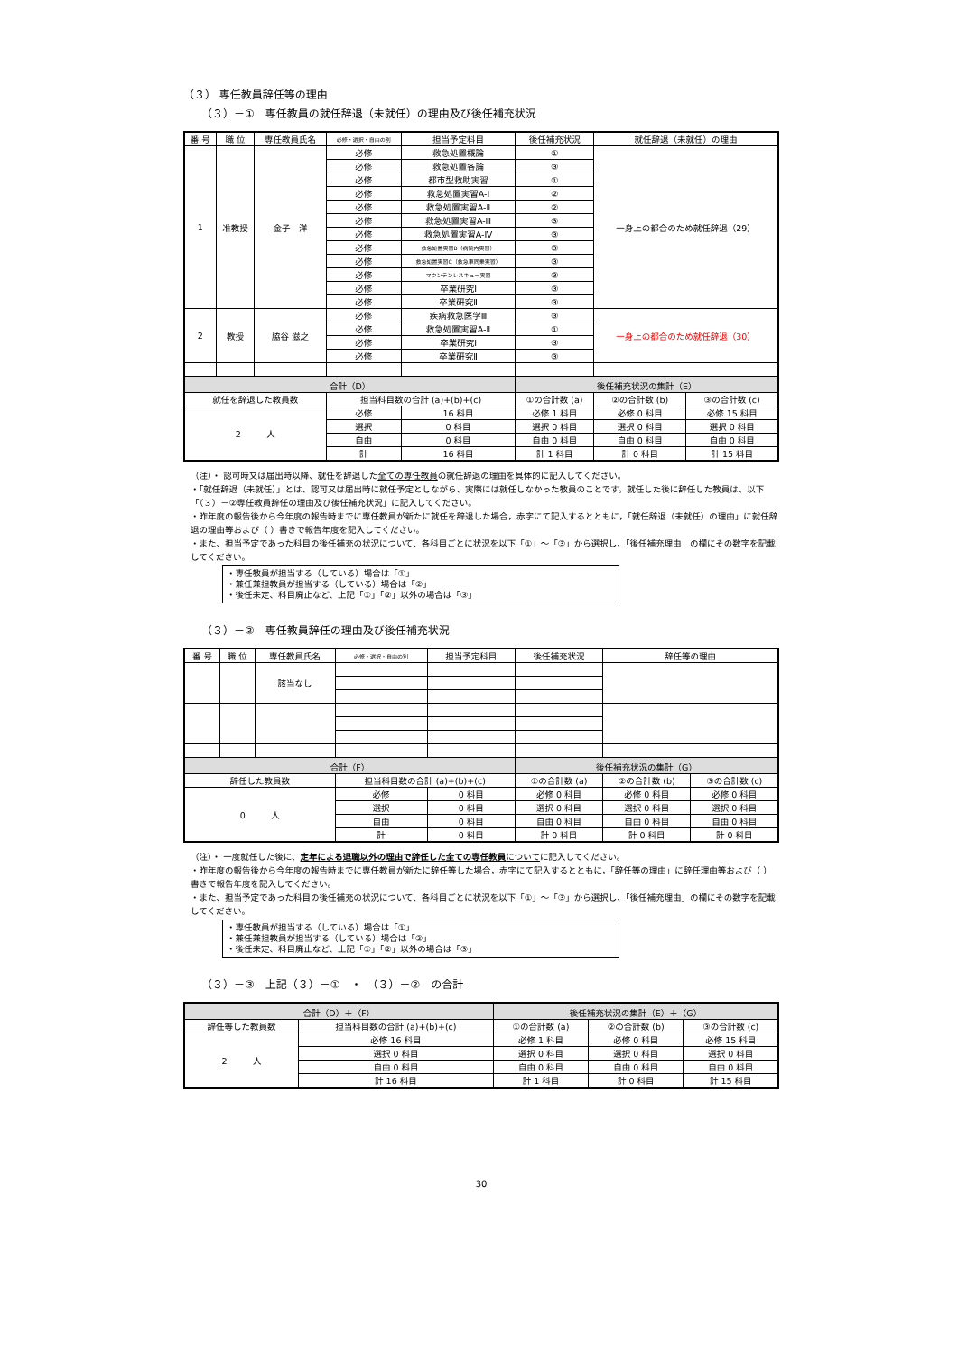（３） 専任教員辞任等の理由
（３）－①　専任教員の就任辞退（未就任）の理由及び後任補充状況
| 番 号 | 職 位 | 専任教員氏名 | 必修・選択・自由の別 | 担当予定科目 | 後任補充状況 | 就任辞退（未就任）の理由 | |
| --- | --- | --- | --- | --- | --- | --- | --- |
| 1 | 准教授 | 金子 洋 | 必修 | 救急処置概論 | ① | 一身上の都合のため就任辞退（29） | |
| | | | 必修 | 救急処置各論 | ③ | | |
| | | | 必修 | 都市型救助実習 | ① | | |
| | | | 必修 | 救急処置実習A-Ⅰ | ② | | |
| | | | 必修 | 救急処置実習A-Ⅱ | ② | | |
| | | | 必修 | 救急処置実習A-Ⅲ | ③ | | |
| | | | 必修 | 救急処置実習A-Ⅳ | ③ | | |
| | | | 必修 | 救急処置実習B（病院内実習） | ③ | | |
| | | | 必修 | 救急処置実習C（救急車同乗実習） | ③ | | |
| | | | 必修 | マウンテンレスキュー実習 | ③ | | |
| | | | 必修 | 卒業研究Ⅰ | ③ | | |
| | | | 必修 | 卒業研究Ⅱ | ③ | | |
| 2 | 教授 | 脇谷 滋之 | 必修 | 疾病救急医学Ⅲ | ③ | 一身上の都合のため就任辞退（30） | |
| | | | 必修 | 救急処置実習A-Ⅱ | ① | | |
| | | | 必修 | 卒業研究Ⅰ | ③ | | |
| | | | 必修 | 卒業研究Ⅱ | ③ | | |
| 合計（D） | | | | | 後任補充状況の集計（E） | | |
| 就任を辞退した教員数 | | | 担当科目数の合計 (a)+(b)+(c) | | ①の合計数 (a) | ②の合計数 (b) | ③の合計数 (c) |
| 2 人 | | | 必修 | 16 科目 | 必修 1 科目 | 必修 0 科目 | 必修 15 科目 |
| | | | 選択 | 0 科目 | 選択 0 科目 | 選択 0 科目 | 選択 0 科目 |
| | | | 自由 | 0 科目 | 自由 0 科目 | 自由 0 科目 | 自由 0 科目 |
| | | | 計 | 16 科目 | 計 1 科目 | 計 0 科目 | 計 15 科目 |
（注）・ 認可時又は届出時以降、就任を辞退した全ての専任教員の就任辞退の理由を具体的に記入してください。
・「就任辞退（未就任）」とは、認可又は届出時に就任予定としながら、実際には就任しなかった教員のことです。就任した後に辞任した教員は、以下「（３）－②専任教員辞任の理由及び後任補充状況」に記入してください。
・昨年度の報告後から今年度の報告時までに専任教員が新たに就任を辞退した場合，赤字にて記入するとともに，「就任辞退（未就任）の理由」に就任辞退の理由等および（ ）書きで報告年度を記入してください。
・また、担当予定であった科目の後任補充の状況について、各科目ごとに状況を以下「①」～「③」から選択し、「後任補充理由」の欄にその数字を記載してください。
・専任教員が担当する（している）場合は「①」
・兼任兼担教員が担当する（している）場合は「②」
・後任未定、科目廃止など、上記「①」「②」以外の場合は「③」
（３）－②　専任教員辞任の理由及び後任補充状況
| 番 号 | 職 位 | 専任教員氏名 | 必修・選択・自由の別 | 担当予定科目 | 後任補充状況 | 辞任等の理由 | |
| --- | --- | --- | --- | --- | --- | --- | --- |
| | | 該当なし | | | | | |
| 合計（F） | | | | | 後任補充状況の集計（G） | | |
| 辞任した教員数 | | | 担当科目数の合計 (a)+(b)+(c) | | ①の合計数 (a) | ②の合計数 (b) | ③の合計数 (c) |
| 0 人 | | | 必修 | 0 科目 | 必修 0 科目 | 必修 0 科目 | 必修 0 科目 |
| | | | 選択 | 0 科目 | 選択 0 科目 | 選択 0 科目 | 選択 0 科目 |
| | | | 自由 | 0 科目 | 自由 0 科目 | 自由 0 科目 | 自由 0 科目 |
| | | | 計 | 0 科目 | 計 0 科目 | 計 0 科目 | 計 0 科目 |
（注）・ 一度就任した後に、定年による退職以外の理由で辞任した全ての専任教員についてに記入してください。
・昨年度の報告後から今年度の報告時までに専任教員が新たに辞任等した場合，赤字にて記入するとともに，「辞任等の理由」に辞任理由等および（ ）書きで報告年度を記入してください。
・また、担当予定であった科目の後任補充の状況について、各科目ごとに状況を以下「①」～「③」から選択し、「後任補充理由」の欄にその数字を記載してください。
・専任教員が担当する（している）場合は「①」
・兼任兼担教員が担当する（している）場合は「②」
・後任未定、科目廃止など、上記「①」「②」以外の場合は「③」
（３）－③　上記（３）－①　・　（３）－②　の合計
| 合計（D）＋（F） | | 後任補充状況の集計（E）＋（G） | | |
| 辞任等した教員数 | 担当科目数の合計 (a)+(b)+(c) | ①の合計数 (a) | ②の合計数 (b) | ③の合計数 (c) |
| 2 人 | 必修 16 科目 | 必修 1 科目 | 必修 0 科目 | 必修 15 科目 |
| | 選択 0 科目 | 選択 0 科目 | 選択 0 科目 | 選択 0 科目 |
| | 自由 0 科目 | 自由 0 科目 | 自由 0 科目 | 自由 0 科目 |
| | 計 16 科目 | 計 1 科目 | 計 0 科目 | 計 15 科目 |
30